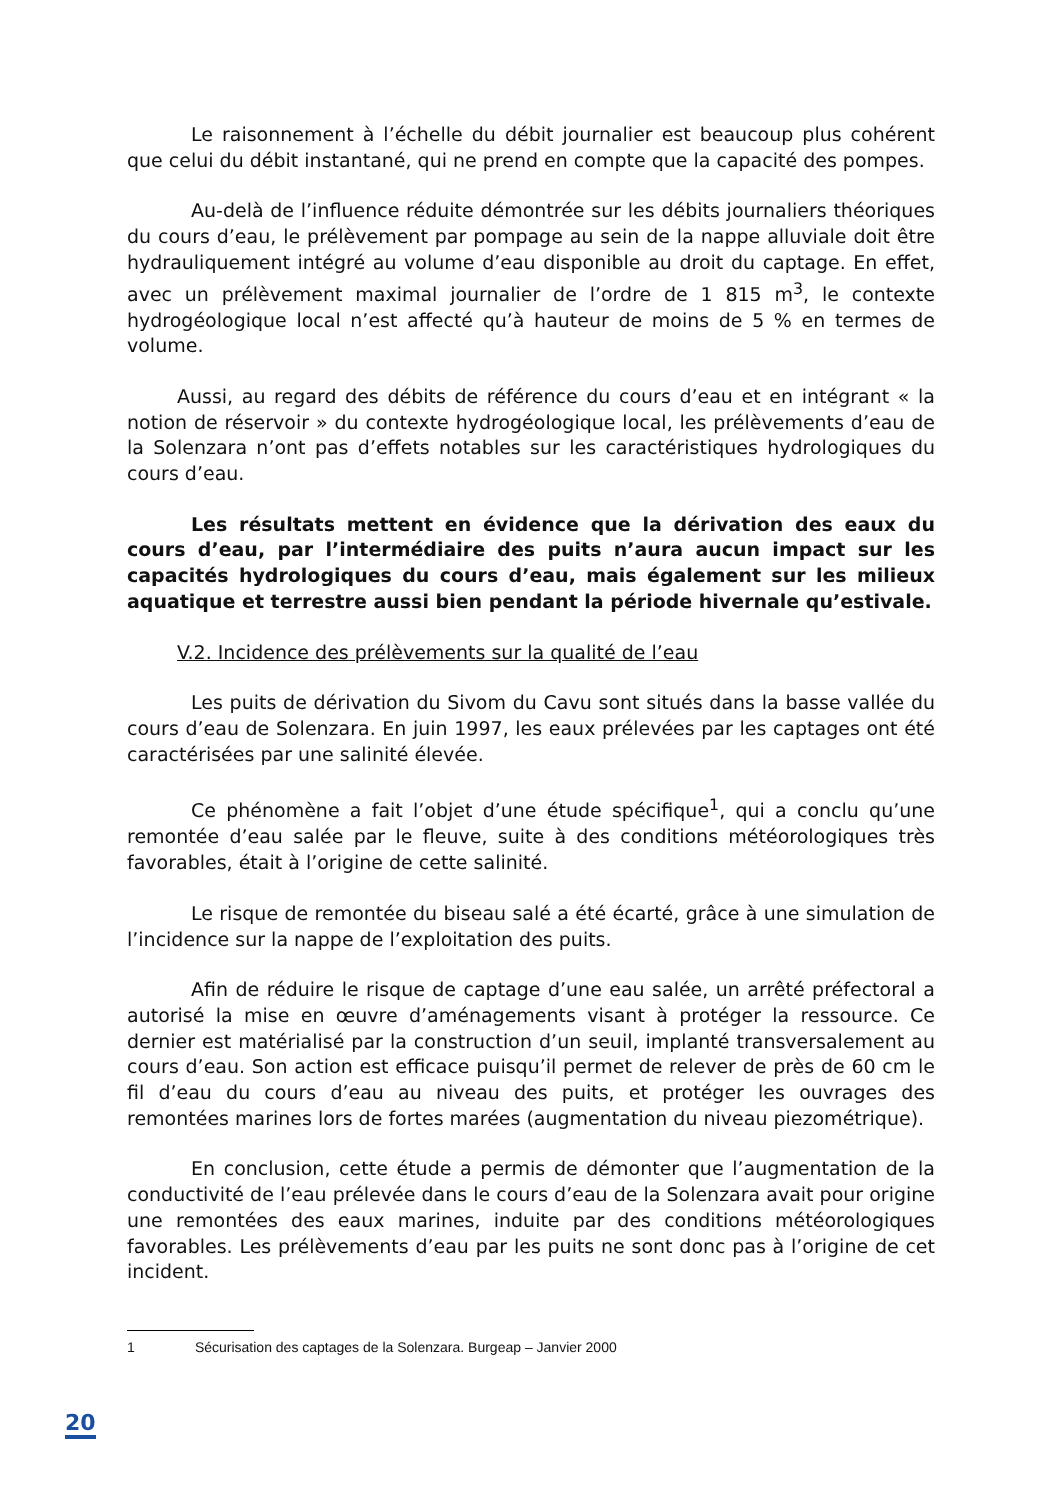Le raisonnement à l’échelle du débit journalier est beaucoup plus cohérent que celui du débit instantané, qui ne prend en compte que la capacité des pompes.
Au-delà de l’influence réduite démontrée sur les débits journaliers théoriques du cours d’eau, le prélèvement par pompage au sein de la nappe alluviale doit être hydrauliquement intégré au volume d’eau disponible au droit du captage. En effet, avec un prélèvement maximal journalier de l’ordre de 1 815 m<sup>3</sup>, le contexte hydrogéologique local n’est affecté qu’à hauteur de moins de 5 % en termes de volume.
Aussi, au regard des débits de référence du cours d’eau et en intégrant « la notion de réservoir » du contexte hydrogéologique local, les prélèvements d’eau de la Solenzara n’ont pas d’effets notables sur les caractéristiques hydrologiques du cours d’eau.
Les résultats mettent en évidence que la dérivation des eaux du cours d’eau, par l’intermédiaire des puits n’aura aucun impact sur les capacités hydrologiques du cours d’eau, mais également sur les milieux aquatique et terrestre aussi bien pendant la période hivernale qu’estivale.
V.2. Incidence des prélèvements sur la qualité de l’eau
Les puits de dérivation du Sivom du Cavu sont situés dans la basse vallée du cours d’eau de Solenzara. En juin 1997, les eaux prélevées par les captages ont été caractérisées par une salinité élevée.
Ce phénomène a fait l’objet d’une étude spécifique<sup>1</sup>, qui a conclu qu’une remontée d’eau salée par le fleuve, suite à des conditions météorologiques très favorables, était à l’origine de cette salinité.
Le risque de remontée du biseau salé a été écarté, grâce à une simulation de l’incidence sur la nappe de l’exploitation des puits.
Afin de réduire le risque de captage d’une eau salée, un arrêté préfectoral a autorisé la mise en œuvre d’aménagements visant à protéger la ressource. Ce dernier est matérialisé par la construction d’un seuil, implanté transversalement au cours d’eau. Son action est efficace puisqu’il permet de relever de près de 60 cm le fil d’eau du cours d’eau au niveau des puits, et protéger les ouvrages des remontées marines lors de fortes marées (augmentation du niveau piezométrique).
En conclusion, cette étude a permis de démonter que l’augmentation de la conductivité de l’eau prélevée dans le cours d’eau de la Solenzara avait pour origine une remontées des eaux marines, induite par des conditions météorologiques favorables. Les prélèvements d’eau par les puits ne sont donc pas à l’origine de cet incident.
1 Sécurisation des captages de la Solenzara. Burgeap – Janvier 2000
20